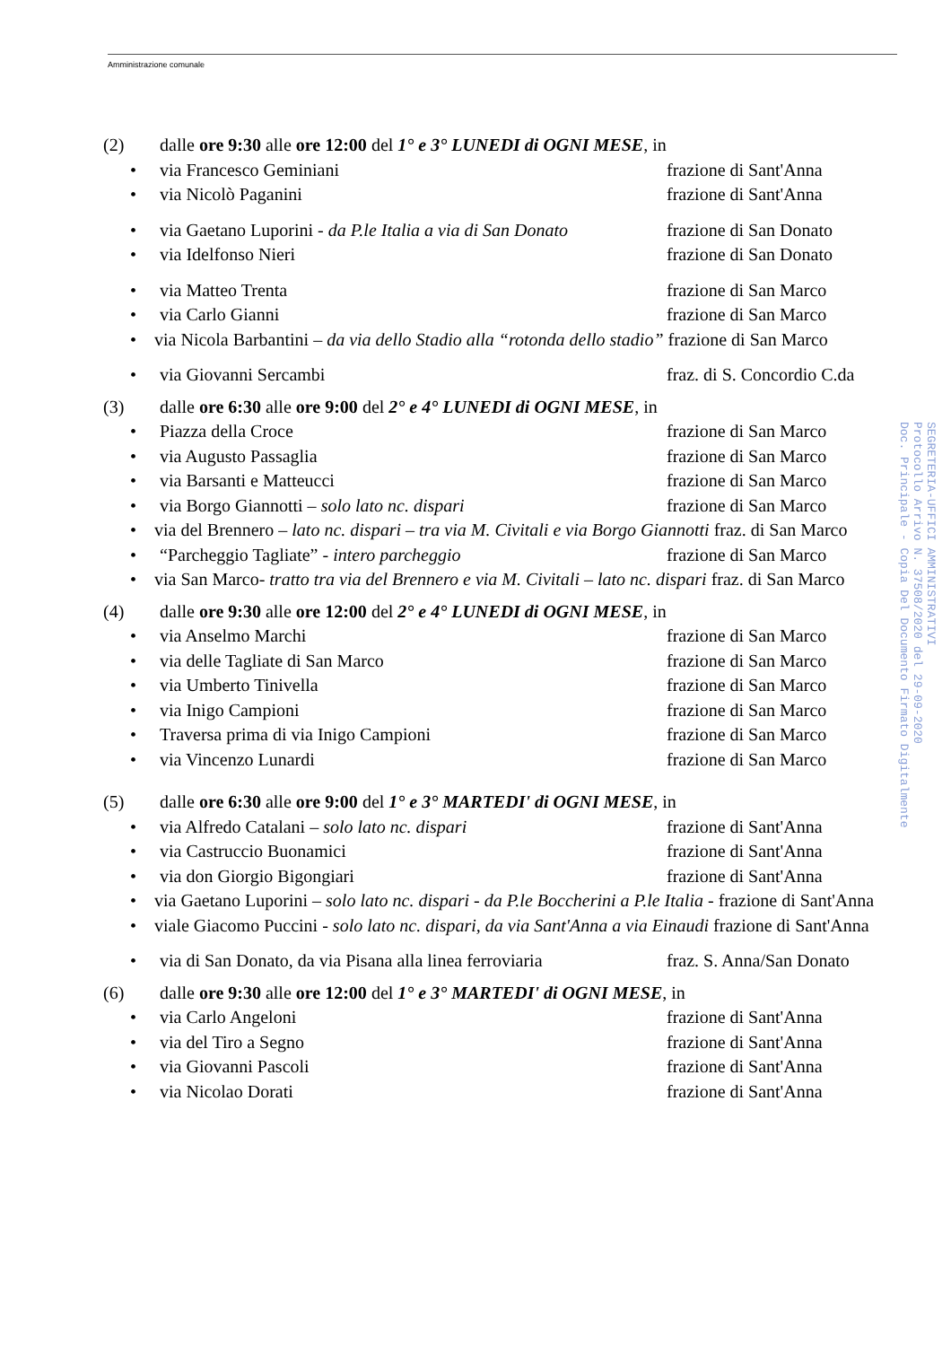Amministrazione comunale
(2) dalle ore 9:30 alle ore 12:00 del 1° e 3° LUNEDI di OGNI MESE, in
• via Francesco Geminiani frazione di Sant'Anna
• via Nicolò Paganini frazione di Sant'Anna
• via Gaetano Luporini - da P.le Italia a via di San Donato frazione di San Donato
• via Idelfonso Nieri frazione di San Donato
• via Matteo Trenta frazione di San Marco
• via Carlo Gianni frazione di San Marco
• via Nicola Barbantini – da via dello Stadio alla “rotonda dello stadio” frazione di San Marco
• via Giovanni Sercambi fraz. di S. Concordio C.da
(3) dalle ore 6:30 alle ore 9:00 del 2° e 4° LUNEDI di OGNI MESE, in
• Piazza della Croce frazione di San Marco
• via Augusto Passaglia frazione di San Marco
• via Barsanti e Matteucci frazione di San Marco
• via Borgo Giannotti – solo lato nc. dispari frazione di San Marco
• via del Brennero – lato nc. dispari – tra via M. Civitali e via Borgo Giannotti fraz. di San Marco
• “Parcheggio Tagliate” - intero parcheggio frazione di San Marco
• via San Marco- tratto tra via del Brennero e via M. Civitali – lato nc. dispari fraz. di San Marco
(4) dalle ore 9:30 alle ore 12:00 del 2° e 4° LUNEDI di OGNI MESE, in
• via Anselmo Marchi frazione di San Marco
• via delle Tagliate di San Marco frazione di San Marco
• via Umberto Tinivella frazione di San Marco
• via Inigo Campioni frazione di San Marco
• Traversa prima di via Inigo Campioni frazione di San Marco
• via Vincenzo Lunardi frazione di San Marco
(5) dalle ore 6:30 alle ore 9:00 del 1° e 3° MARTEDI' di OGNI MESE, in
• via Alfredo Catalani – solo lato nc. dispari frazione di Sant'Anna
• via Castruccio Buonamici frazione di Sant'Anna
• via don Giorgio Bigongiari frazione di Sant'Anna
• via Gaetano Luporini – solo lato nc. dispari - da P.le Boccherini a P.le Italia - frazione di Sant'Anna
• viale Giacomo Puccini - solo lato nc. dispari, da via Sant'Anna a via Einaudi frazione di Sant'Anna
• via di San Donato, da via Pisana alla linea ferroviaria fraz. S. Anna/San Donato
(6) dalle ore 9:30 alle ore 12:00 del 1° e 3° MARTEDI' di OGNI MESE, in
• via Carlo Angeloni frazione di Sant'Anna
• via del Tiro a Segno frazione di Sant'Anna
• via Giovanni Pascoli frazione di Sant'Anna
• via Nicolao Dorati frazione di Sant'Anna
SEGRETERIA-UFFICI AMMINISTRATIVI
Protocollo Arrivo N. 37508/2020 del 29-09-2020
Doc. Principale - Copia Del Documento Firmato Digitalmente